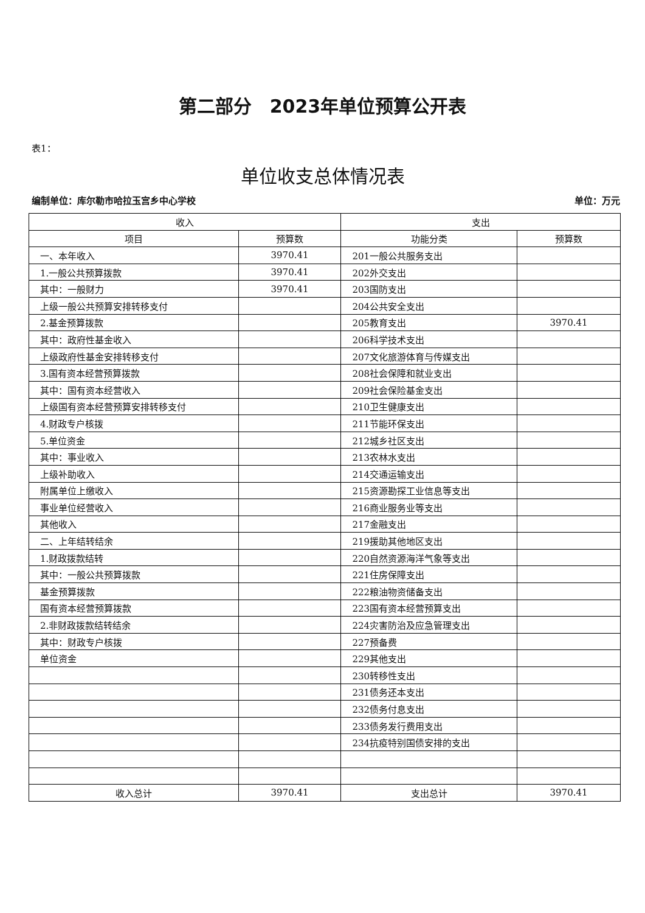第二部分　2023年单位预算公开表
表1：
单位收支总体情况表
编制单位：库尔勒市哈拉玉宫乡中心学校 单位：万元
| 收入 | | 支出 | |
| --- | --- | --- | --- |
| 项目 | 预算数 | 功能分类 | 预算数 |
| 一、本年收入 | 3970.41 | 201一般公共服务支出 | |
| 1.一般公共预算拨款 | 3970.41 | 202外交支出 | |
| 其中：一般财力 | 3970.41 | 203国防支出 | |
| 上级一般公共预算安排转移支付 | | 204公共安全支出 | |
| 2.基金预算拨款 | | 205教育支出 | 3970.41 |
| 其中：政府性基金收入 | | 206科学技术支出 | |
| 上级政府性基金安排转移支付 | | 207文化旅游体育与传媒支出 | |
| 3.国有资本经营预算拨款 | | 208社会保障和就业支出 | |
| 其中：国有资本经营收入 | | 209社会保险基金支出 | |
| 上级国有资本经营预算安排转移支付 | | 210卫生健康支出 | |
| 4.财政专户核拨 | | 211节能环保支出 | |
| 5.单位资金 | | 212城乡社区支出 | |
| 其中：事业收入 | | 213农林水支出 | |
| 上级补助收入 | | 214交通运输支出 | |
| 附属单位上缴收入 | | 215资源勘探工业信息等支出 | |
| 事业单位经营收入 | | 216商业服务业等支出 | |
| 其他收入 | | 217金融支出 | |
| 二、上年结转结余 | | 219援助其他地区支出 | |
| 1.财政拨款结转 | | 220自然资源海洋气象等支出 | |
| 其中：一般公共预算拨款 | | 221住房保障支出 | |
| 基金预算拨款 | | 222粮油物资储备支出 | |
| 国有资本经营预算拨款 | | 223国有资本经营预算支出 | |
| 2.非财政拨款结转结余 | | 224灾害防治及应急管理支出 | |
| 其中：财政专户核拨 | | 227预备费 | |
| 单位资金 | | 229其他支出 | |
| | | 230转移性支出 | |
| | | 231债务还本支出 | |
| | | 232债务付息支出 | |
| | | 233债务发行费用支出 | |
| | | 234抗疫特别国债安排的支出 | |
| 收入总计 | 3970.41 | 支出总计 | 3970.41 |